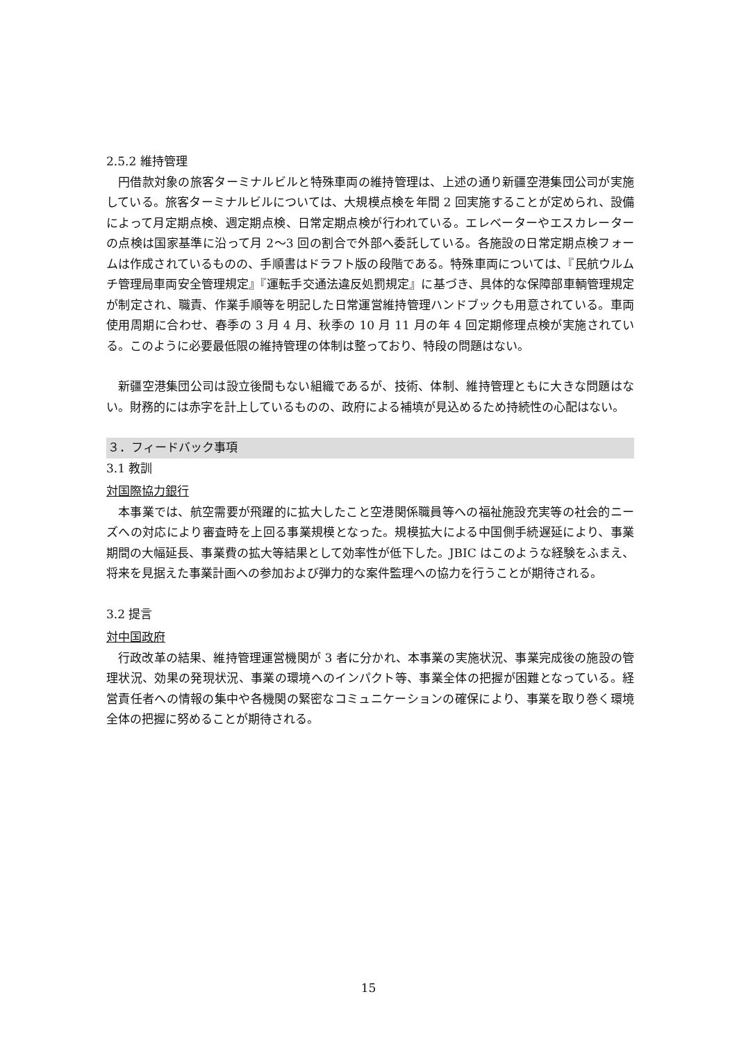2.5.2 維持管理
円借款対象の旅客ターミナルビルと特殊車両の維持管理は、上述の通り新疆空港集団公司が実施している。旅客ターミナルビルについては、大規模点検を年間 2 回実施することが定められ、設備によって月定期点検、週定期点検、日常定期点検が行われている。エレベーターやエスカレーターの点検は国家基準に沿って月 2〜3 回の割合で外部へ委託している。各施設の日常定期点検フォームは作成されているものの、手順書はドラフト版の段階である。特殊車両については、『民航ウルムチ管理局車両安全管理規定』『運転手交通法違反処罰規定』に基づき、具体的な保障部車輌管理規定が制定され、職責、作業手順等を明記した日常運営維持管理ハンドブックも用意されている。車両使用周期に合わせ、春季の 3 月 4 月、秋季の 10 月 11 月の年 4 回定期修理点検が実施されている。このように必要最低限の維持管理の体制は整っており、特段の問題はない。
新疆空港集団公司は設立後間もない組織であるが、技術、体制、維持管理ともに大きな問題はない。財務的には赤字を計上しているものの、政府による補填が見込めるため持続性の心配はない。
３．フィードバック事項
3.1 教訓
対国際協力銀行
本事業では、航空需要が飛躍的に拡大したこと空港関係職員等への福祉施設充実等の社会的ニーズへの対応により審査時を上回る事業規模となった。規模拡大による中国側手続遅延により、事業期間の大幅延長、事業費の拡大等結果として効率性が低下した。JBIC はこのような経験をふまえ、将来を見据えた事業計画への参加および弾力的な案件監理への協力を行うことが期待される。
3.2 提言
対中国政府
行政改革の結果、維持管理運営機関が 3 者に分かれ、本事業の実施状況、事業完成後の施設の管理状況、効果の発現状況、事業の環境へのインパクト等、事業全体の把握が困難となっている。経営責任者への情報の集中や各機関の緊密なコミュニケーションの確保により、事業を取り巻く環境全体の把握に努めることが期待される。
15